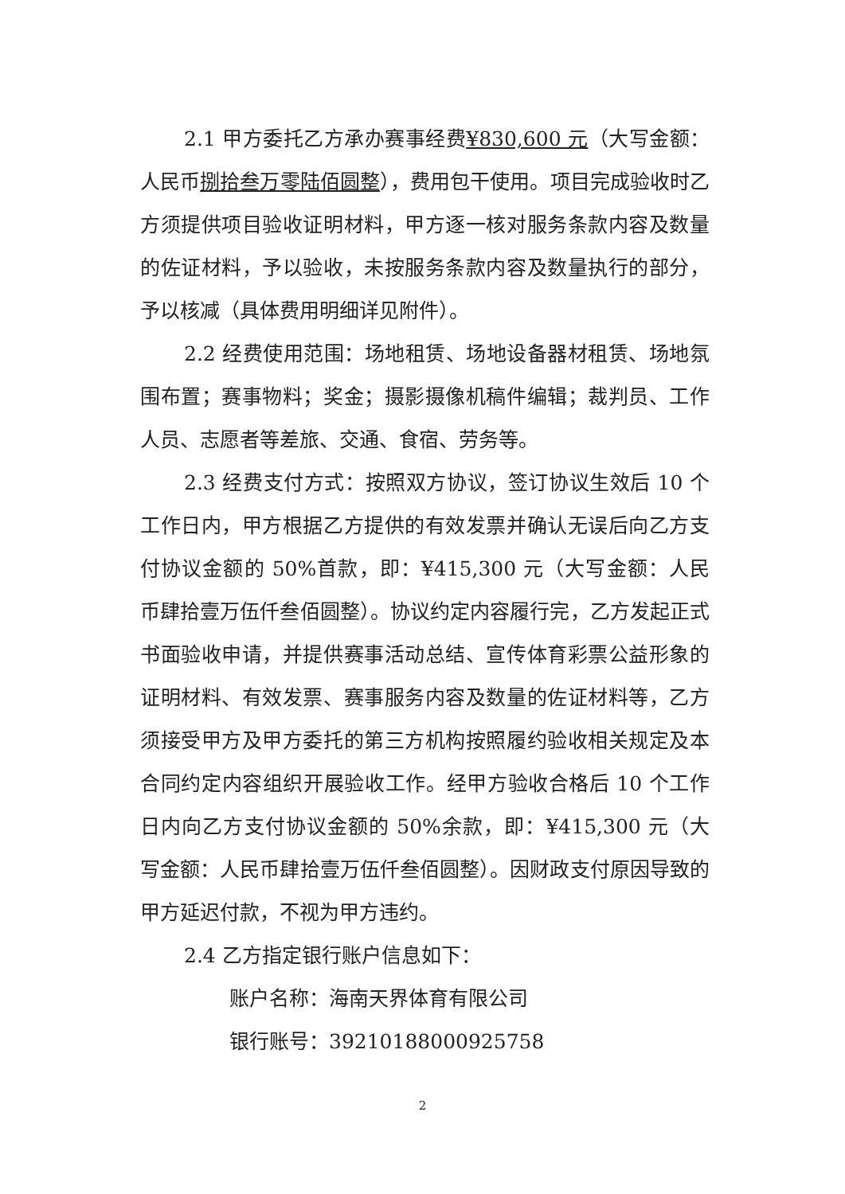2.1 甲方委托乙方承办赛事经费¥830,600 元（大写金额：人民币捌拾叁万零陆佰圆整），费用包干使用。项目完成验收时乙方须提供项目验收证明材料，甲方逐一核对服务条款内容及数量的佐证材料，予以验收，未按服务条款内容及数量执行的部分，予以核减（具体费用明细详见附件）。
2.2 经费使用范围：场地租赁、场地设备器材租赁、场地氛围布置；赛事物料；奖金；摄影摄像机稿件编辑；裁判员、工作人员、志愿者等差旅、交通、食宿、劳务等。
2.3 经费支付方式：按照双方协议，签订协议生效后 10 个工作日内，甲方根据乙方提供的有效发票并确认无误后向乙方支付协议金额的 50%首款，即：¥415,300 元（大写金额：人民币肆拾壹万伍仟叁佰圆整）。协议约定内容履行完，乙方发起正式书面验收申请，并提供赛事活动总结、宣传体育彩票公益形象的证明材料、有效发票、赛事服务内容及数量的佐证材料等，乙方须接受甲方及甲方委托的第三方机构按照履约验收相关规定及本合同约定内容组织开展验收工作。经甲方验收合格后 10 个工作日内向乙方支付协议金额的 50%余款，即：¥415,300 元（大写金额：人民币肆拾壹万伍仟叁佰圆整）。因财政支付原因导致的甲方延迟付款，不视为甲方违约。
2.4 乙方指定银行账户信息如下：
账户名称：海南天界体育有限公司
银行账号：39210188000925758
2